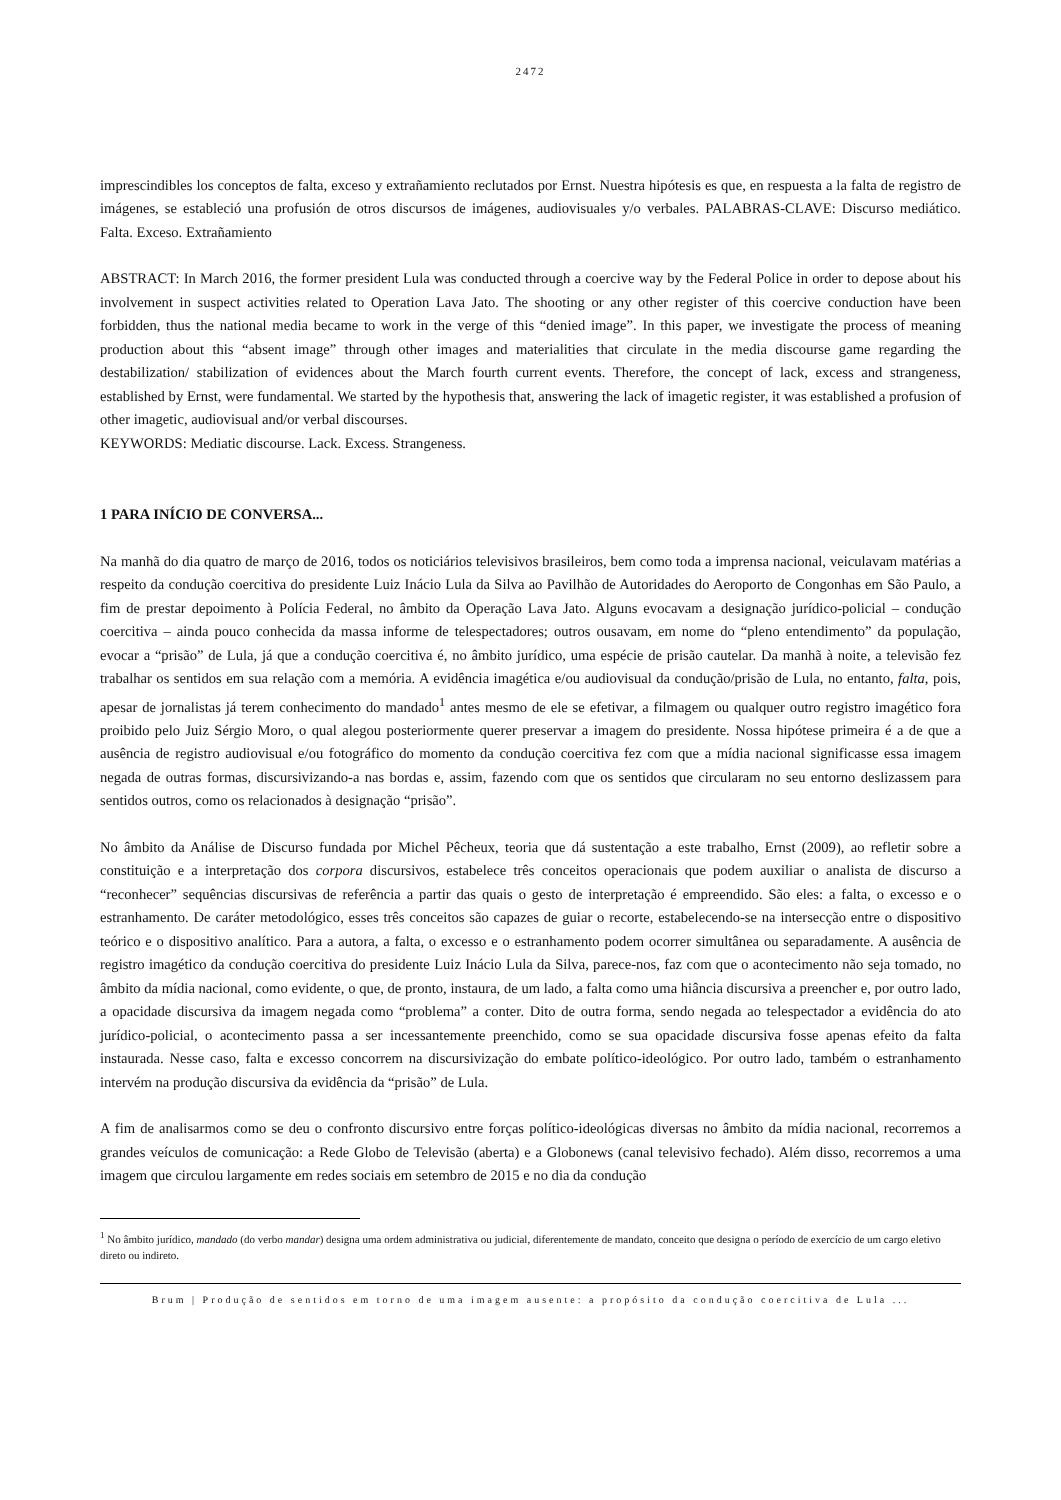2472
imprescindibles los conceptos de falta, exceso y extrañamiento reclutados por Ernst. Nuestra hipótesis es que, en respuesta a la falta de registro de imágenes, se estableció una profusión de otros discursos de imágenes, audiovisuales y/o verbales. PALABRAS-CLAVE: Discurso mediático. Falta. Exceso. Extrañamiento
ABSTRACT: In March 2016, the former president Lula was conducted through a coercive way by the Federal Police in order to depose about his involvement in suspect activities related to Operation Lava Jato. The shooting or any other register of this coercive conduction have been forbidden, thus the national media became to work in the verge of this “denied image”. In this paper, we investigate the process of meaning production about this “absent image” through other images and materialities that circulate in the media discourse game regarding the destabilization/ stabilization of evidences about the March fourth current events. Therefore, the concept of lack, excess and strangeness, established by Ernst, were fundamental. We started by the hypothesis that, answering the lack of imagetic register, it was established a profusion of other imagetic, audiovisual and/or verbal discourses.
KEYWORDS: Mediatic discourse. Lack. Excess. Strangeness.
1 PARA INÍCIO DE CONVERSA...
Na manhã do dia quatro de março de 2016, todos os noticiários televisivos brasileiros, bem como toda a imprensa nacional, veiculavam matérias a respeito da condução coercitiva do presidente Luiz Inácio Lula da Silva ao Pavilhão de Autoridades do Aeroporto de Congonhas em São Paulo, a fim de prestar depoimento à Polícia Federal, no âmbito da Operação Lava Jato. Alguns evocavam a designação jurídico-policial – condução coercitiva – ainda pouco conhecida da massa informe de telespectadores; outros ousavam, em nome do “pleno entendimento” da população, evocar a “prisão” de Lula, já que a condução coercitiva é, no âmbito jurídico, uma espécie de prisão cautelar. Da manhã à noite, a televisão fez trabalhar os sentidos em sua relação com a memória. A evidência imagética e/ou audiovisual da condução/prisão de Lula, no entanto, falta, pois, apesar de jornalistas já terem conhecimento do mandado<sup>1</sup> antes mesmo de ele se efetivar, a filmagem ou qualquer outro registro imagético fora proibido pelo Juiz Sérgio Moro, o qual alegou posteriormente querer preservar a imagem do presidente. Nossa hipótese primeira é a de que a ausência de registro audiovisual e/ou fotográfico do momento da condução coercitiva fez com que a mídia nacional significasse essa imagem negada de outras formas, discursivizando-a nas bordas e, assim, fazendo com que os sentidos que circularam no seu entorno deslizassem para sentidos outros, como os relacionados à designação “prisão”.
No âmbito da Análise de Discurso fundada por Michel Pêcheux, teoria que dá sustentação a este trabalho, Ernst (2009), ao refletir sobre a constituição e a interpretação dos corpora discursivos, estabelece três conceitos operacionais que podem auxiliar o analista de discurso a “reconhecer” sequências discursivas de referência a partir das quais o gesto de interpretação é empreendido. São eles: a falta, o excesso e o estranhamento. De caráter metodológico, esses três conceitos são capazes de guiar o recorte, estabelecendo-se na intersecção entre o dispositivo teórico e o dispositivo analítico. Para a autora, a falta, o excesso e o estranhamento podem ocorrer simultânea ou separadamente. A ausência de registro imagético da condução coercitiva do presidente Luiz Inácio Lula da Silva, parece-nos, faz com que o acontecimento não seja tomado, no âmbito da mídia nacional, como evidente, o que, de pronto, instaura, de um lado, a falta como uma hiância discursiva a preencher e, por outro lado, a opacidade discursiva da imagem negada como “problema” a conter. Dito de outra forma, sendo negada ao telespectador a evidência do ato jurídico-policial, o acontecimento passa a ser incessantemente preenchido, como se sua opacidade discursiva fosse apenas efeito da falta instaurada. Nesse caso, falta e excesso concorrem na discursivização do embate político-ideológico. Por outro lado, também o estranhamento intervém na produção discursiva da evidência da “prisão” de Lula.
A fim de analisarmos como se deu o confronto discursivo entre forças político-ideológicas diversas no âmbito da mídia nacional, recorremos a grandes veículos de comunicação: a Rede Globo de Televisão (aberta) e a Globonews (canal televisivo fechado). Além disso, recorremos a uma imagem que circulou largamente em redes sociais em setembro de 2015 e no dia da condução
<sup>1</sup> No âmbito jurídico, mandado (do verbo mandar) designa uma ordem administrativa ou judicial, diferentemente de mandato, conceito que designa o período de exercício de um cargo eletivo direto ou indireto.
Brum | Produção de sentidos em torno de uma imagem ausente: a propósito da condução coercitiva de Lula ...